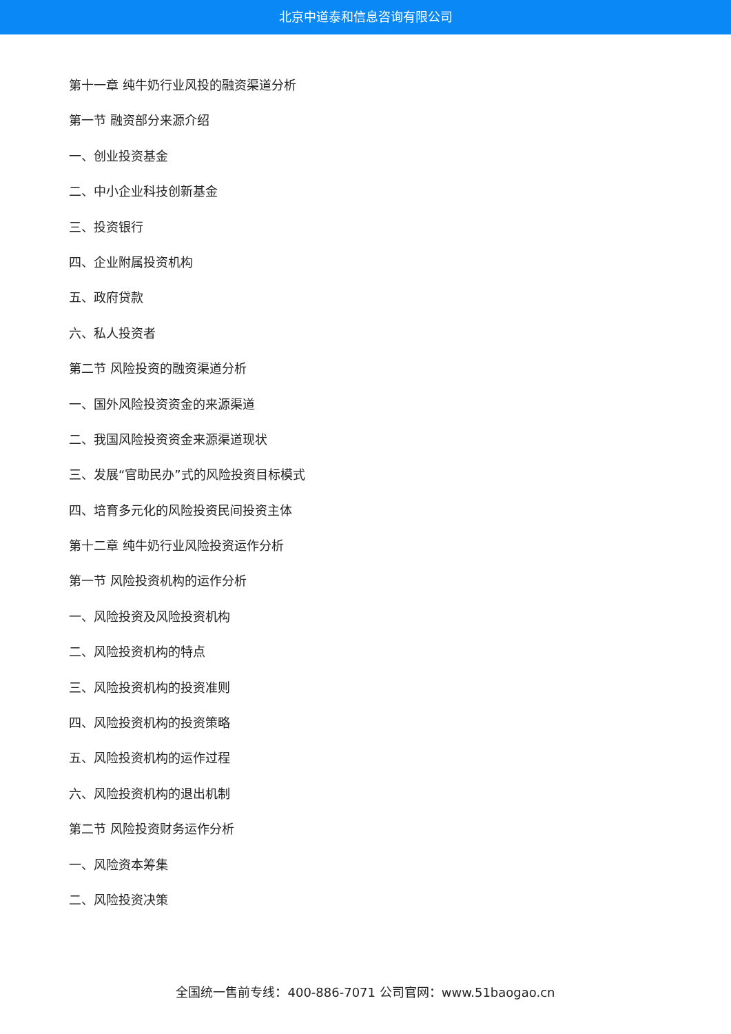北京中道泰和信息咨询有限公司
第十一章 纯牛奶行业风投的融资渠道分析
第一节 融资部分来源介绍
一、创业投资基金
二、中小企业科技创新基金
三、投资银行
四、企业附属投资机构
五、政府贷款
六、私人投资者
第二节 风险投资的融资渠道分析
一、国外风险投资资金的来源渠道
二、我国风险投资资金来源渠道现状
三、发展“官助民办”式的风险投资目标模式
四、培育多元化的风险投资民间投资主体
第十二章 纯牛奶行业风险投资运作分析
第一节 风险投资机构的运作分析
一、风险投资及风险投资机构
二、风险投资机构的特点
三、风险投资机构的投资准则
四、风险投资机构的投资策略
五、风险投资机构的运作过程
六、风险投资机构的退出机制
第二节 风险投资财务运作分析
一、风险资本筹集
二、风险投资决策
全国统一售前专线：400-886-7071 公司官网：www.51baogao.cn